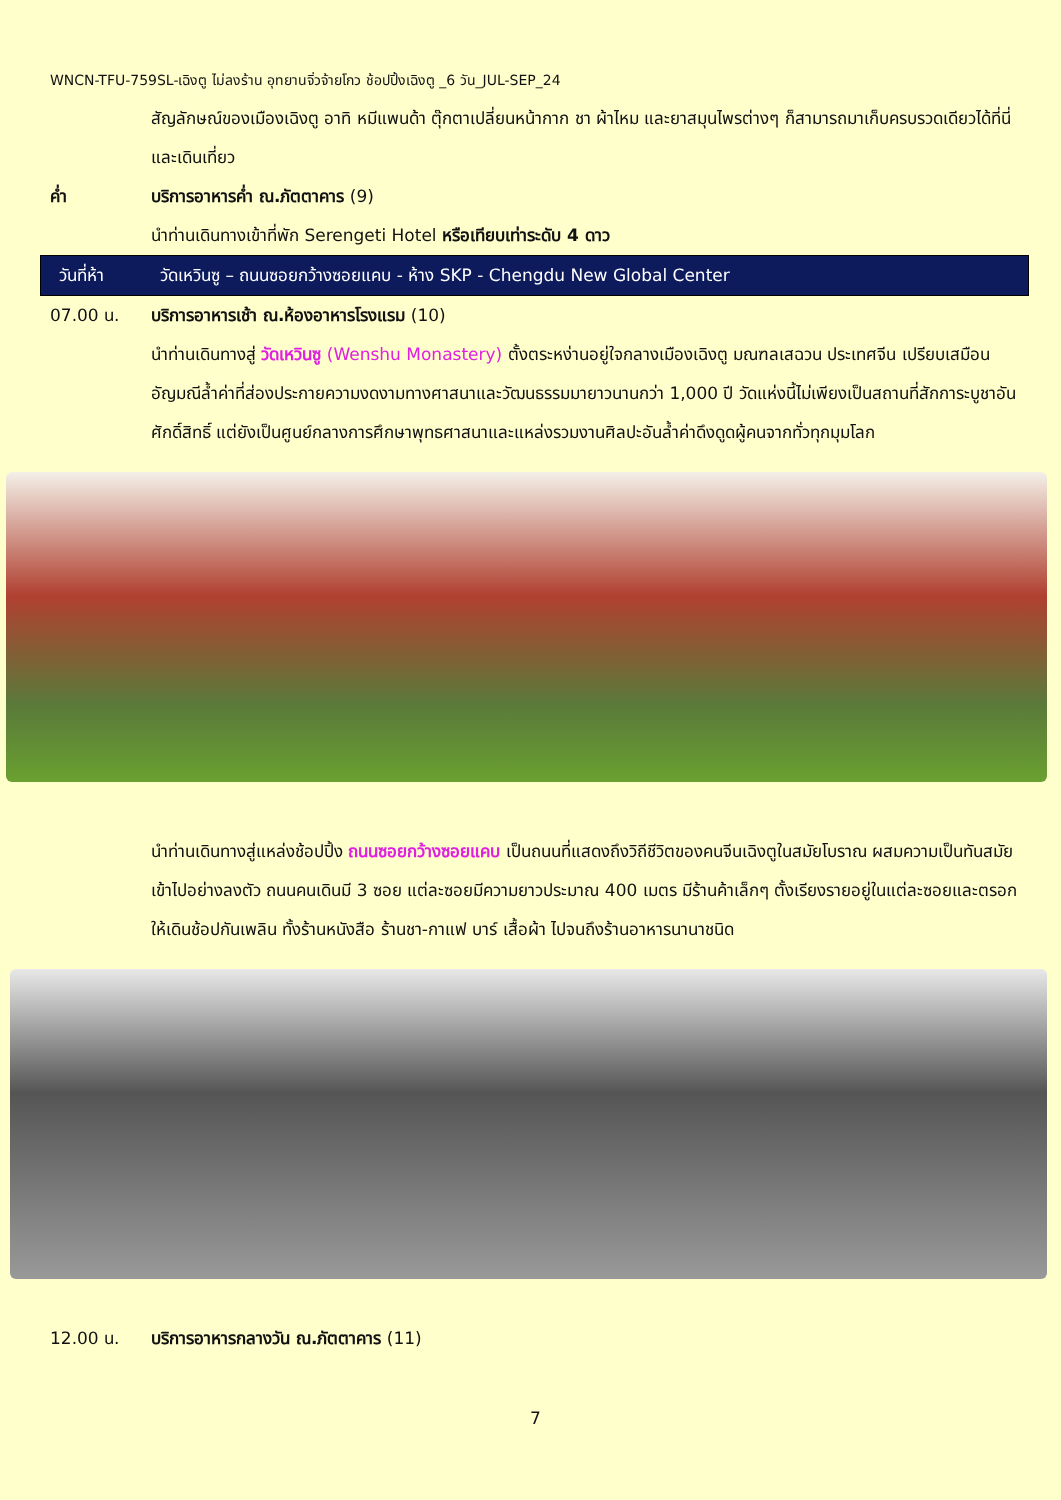WNCN-TFU-759SL-เฉิงตู ไม่ลงร้าน อุทยานจิ่วจ้ายโกว ช้อปปิ้งเฉิงตู _6 วัน_JUL-SEP_24
สัญลักษณ์ของเมืองเฉิงตู อาทิ หมีแพนด้า ตุ๊กตาเปลี่ยนหน้ากาก ชา ผ้าไหม และยาสมุนไพรต่างๆ ก็สามารถมาเก็บครบรวดเดียวได้ที่นี่และเดินเที่ยว
ค่ำ บริการอาหารค่ำ ณ.ภัตตาคาร (9)
นำท่านเดินทางเข้าที่พัก Serengeti Hotel หรือเทียบเท่าระดับ 4 ดาว
วันที่ห้า วัดเหวินซู – ถนนซอยกว้างซอยแคบ - ห้าง SKP - Chengdu New Global Center
07.00 น. บริการอาหารเช้า ณ.ห้องอาหารโรงแรม (10)
นำท่านเดินทางสู่ วัดเหวินซู (Wenshu Monastery) ตั้งตระหง่านอยู่ใจกลางเมืองเฉิงตู มณฑลเสฉวน ประเทศจีน เปรียบเสมือนอัญมณีล้ำค่าที่ส่องประกายความงดงามทางศาสนาและวัฒนธรรมมายาวนานกว่า 1,000 ปี วัดแห่งนี้ไม่เพียงเป็นสถานที่สักการะบูชาอันศักดิ์สิทธิ์ แต่ยังเป็นศูนย์กลางการศึกษาพุทธศาสนาและแหล่งรวมงานศิลปะอันล้ำค่าดึงดูดผู้คนจากทั่วทุกมุมโลก
นำท่านเดินทางสู่แหล่งช้อปปิ้ง ถนนซอยกว้างซอยแคบ เป็นถนนที่แสดงถึงวิถีชีวิตของคนจีนเฉิงตูในสมัยโบราณ ผสมความเป็นทันสมัยเข้าไปอย่างลงตัว ถนนคนเดินมี 3 ซอย แต่ละซอยมีความยาวประมาณ 400 เมตร มีร้านค้าเล็กๆ ตั้งเรียงรายอยู่ในแต่ละซอยและตรอกให้เดินช้อปกันเพลิน ทั้งร้านหนังสือ ร้านชา-กาแฟ บาร์ เสื้อผ้า ไปจนถึงร้านอาหารนานาชนิด
12.00 น. บริการอาหารกลางวัน ณ.ภัตตาคาร (11)
7